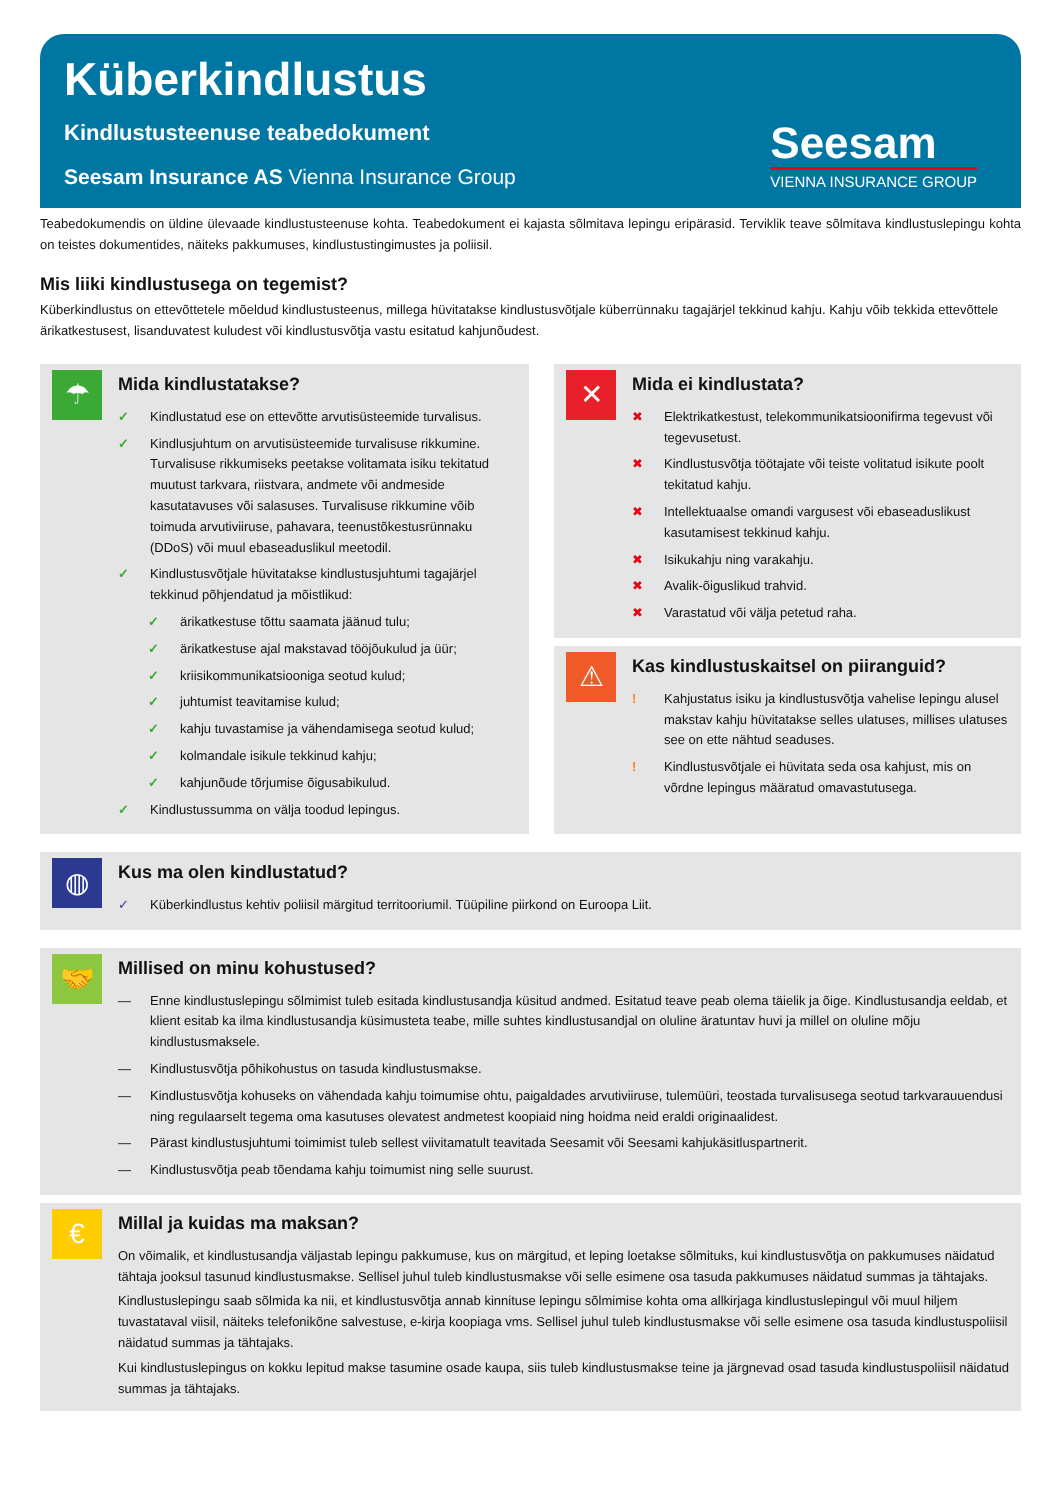Küberkindlustus
Kindlustusteenuse teabedokument
Seesam Insurance AS Vienna Insurance Group
Seesam
VIENNA INSURANCE GROUP
Teabedokumendis on üldine ülevaade kindlustusteenuse kohta. Teabedokument ei kajasta sõlmitava lepingu eripärasid. Terviklik teave sõlmitava kindlustuslepingu kohta on teistes dokumentides, näiteks pakkumuses, kindlustustingimustes ja poliisil.
Mis liiki kindlustusega on tegemist?
Küberkindlustus on ettevõttetele mõeldud kindlustusteenus, millega hüvitatakse kindlustusvõtjale küberrünnaku tagajärjel tekkinud kahju. Kahju võib tekkida ettevõttele ärikatkestusest, lisanduvatest kuludest või kindlustusvõtja vastu esitatud kahjunõudest.
☂
Mida kindlustatakse?
✓ Kindlustatud ese on ettevõtte arvutisüsteemide turvalisus.
✓ Kindlusjuhtum on arvutisüsteemide turvalisuse rikkumine. Turvalisuse rikkumiseks peetakse volitamata isiku tekitatud muutust tarkvara, riistvara, andmete või andmeside kasutatavuses või salasuses. Turvalisuse rikkumine võib toimuda arvutiviiruse, pahavara, teenustõkestusrünnaku (DDoS) või muul ebaseaduslikul meetodil.
✓ Kindlustusvõtjale hüvitatakse kindlustusjuhtumi tagajärjel tekkinud põhjendatud ja mõistlikud:
✓ ärikatkestuse tõttu saamata jäänud tulu;
✓ ärikatkestuse ajal makstavad tööjõukulud ja üür;
✓ kriisikommunikatsiooniga seotud kulud;
✓ juhtumist teavitamise kulud;
✓ kahju tuvastamise ja vähendamisega seotud kulud;
✓ kolmandale isikule tekkinud kahju;
✓ kahjunõude tõrjumise õigusabikulud.
✓ Kindlustussumma on välja toodud lepingus.
✕
Mida ei kindlustata?
✖ Elektrikatkestust, telekommunikatsioonifirma tegevust või tegevusetust.
✖ Kindlustusvõtja töötajate või teiste volitatud isikute poolt tekitatud kahju.
✖ Intellektuaalse omandi vargusest või ebaseaduslikust kasutamisest tekkinud kahju.
✖ Isikukahju ning varakahju.
✖ Avalik-õiguslikud trahvid.
✖ Varastatud või välja petetud raha.
⚠
Kas kindlustuskaitsel on piiranguid?
! Kahjustatus isiku ja kindlustusvõtja vahelise lepingu alusel makstav kahju hüvitatakse selles ulatuses, millises ulatuses see on ette nähtud seaduses.
! Kindlustusvõtjale ei hüvitata seda osa kahjust, mis on võrdne lepingus määratud omavastutusega.
◍
Kus ma olen kindlustatud?
✓ Küberkindlustus kehtiv poliisil märgitud territooriumil. Tüüpiline piirkond on Euroopa Liit.
🤝
Millised on minu kohustused?
— Enne kindlustuslepingu sõlmimist tuleb esitada kindlustusandja küsitud andmed. Esitatud teave peab olema täielik ja õige. Kindlustusandja eeldab, et klient esitab ka ilma kindlustusandja küsimusteta teabe, mille suhtes kindlustusandjal on oluline äratuntav huvi ja millel on oluline mõju kindlustusmaksele.
— Kindlustusvõtja põhikohustus on tasuda kindlustusmakse.
— Kindlustusvõtja kohuseks on vähendada kahju toimumise ohtu, paigaldades arvutiviiruse, tulemüüri, teostada turvalisusega seotud tarkvarauuendusi ning regulaarselt tegema oma kasutuses olevatest andmetest koopiaid ning hoidma neid eraldi originaalidest.
— Pärast kindlustusjuhtumi toimimist tuleb sellest viivitamatult teavitada Seesamit või Seesami kahjukäsitluspartnerit.
— Kindlustusvõtja peab tõendama kahju toimumist ning selle suurust.
€
Millal ja kuidas ma maksan?
On võimalik, et kindlustusandja väljastab lepingu pakkumuse, kus on märgitud, et leping loetakse sõlmituks, kui kindlustusvõtja on pakkumuses näidatud tähtaja jooksul tasunud kindlustusmakse. Sellisel juhul tuleb kindlustusmakse või selle esimene osa tasuda pakkumuses näidatud summas ja tähtajaks.
Kindlustuslepingu saab sõlmida ka nii, et kindlustusvõtja annab kinnituse lepingu sõlmimise kohta oma allkirjaga kindlustuslepingul või muul hiljem tuvastataval viisil, näiteks telefonikõne salvestuse, e-kirja koopiaga vms. Sellisel juhul tuleb kindlustusmakse või selle esimene osa tasuda kindlustuspoliisil näidatud summas ja tähtajaks.
Kui kindlustuslepingus on kokku lepitud makse tasumine osade kaupa, siis tuleb kindlustusmakse teine ja järgnevad osad tasuda kindlustuspoliisil näidatud summas ja tähtajaks.